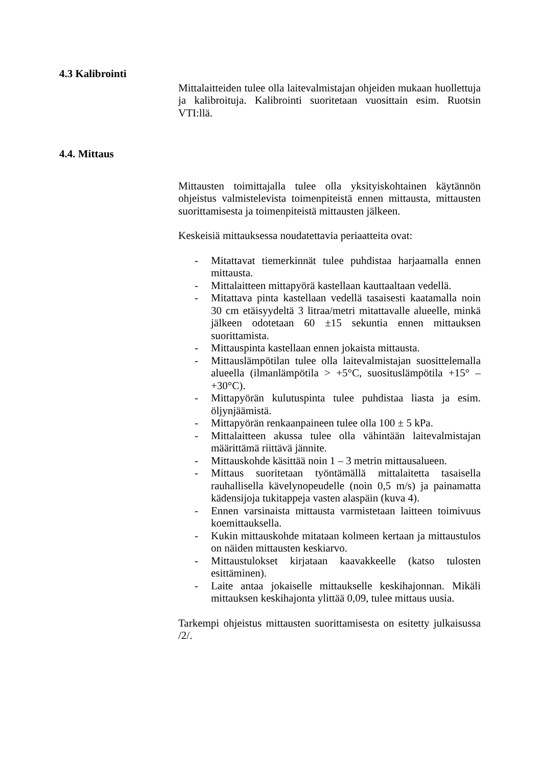4.3 Kalibrointi
Mittalaitteiden tulee olla laitevalmistajan ohjeiden mukaan huollettuja ja kalibroituja. Kalibrointi suoritetaan vuosittain esim. Ruotsin VTI:llä.
4.4. Mittaus
Mittausten toimittajalla tulee olla yksityiskohtainen käytännön ohjeistus valmistelevista toimenpiteistä ennen mittausta, mittausten suorittamisesta ja toimenpiteistä mittausten jälkeen.
Keskeisiä mittauksessa noudatettavia periaatteita ovat:
- Mitattavat tiemerkinnät tulee puhdistaa harjaamalla ennen mittausta.
- Mittalaitteen mittapyörä kastellaan kauttaaltaan vedellä.
- Mitattava pinta kastellaan vedellä tasaisesti kaatamalla noin 30 cm etäisyydeltä 3 litraa/metri mitattavalle alueelle, minkä jälkeen odotetaan 60 ±15 sekuntia ennen mittauksen suorittamista.
- Mittauspinta kastellaan ennen jokaista mittausta.
- Mittauslämpötilan tulee olla laitevalmistajan suosittelemalla alueella (ilmanlämpötila > +5°C, suosituslämpötila +15° – +30°C).
- Mittapyörän kulutuspinta tulee puhdistaa liasta ja esim. öljynjäämistä.
- Mittapyörän renkaanpaineen tulee olla 100 ± 5 kPa.
- Mittalaitteen akussa tulee olla vähintään laitevalmistajan määrittämä riittävä jännite.
- Mittauskohde käsittää noin 1 – 3 metrin mittausalueen.
- Mittaus suoritetaan työntämällä mittalaitetta tasaisella rauhallisella kävelynopeudelle (noin 0,5 m/s) ja painamatta kädensijoja tukitappeja vasten alaspäin (kuva 4).
- Ennen varsinaista mittausta varmistetaan laitteen toimivuus koemittauksella.
- Kukin mittauskohde mitataan kolmeen kertaan ja mittaustulos on näiden mittausten keskiarvo.
- Mittaustulokset kirjataan kaavakkeelle (katso tulosten esittäminen).
- Laite antaa jokaiselle mittaukselle keskihajonnan. Mikäli mittauksen keskihajonta ylittää 0,09, tulee mittaus uusia.
Tarkempi ohjeistus mittausten suorittamisesta on esitetty julkaisussa /2/.